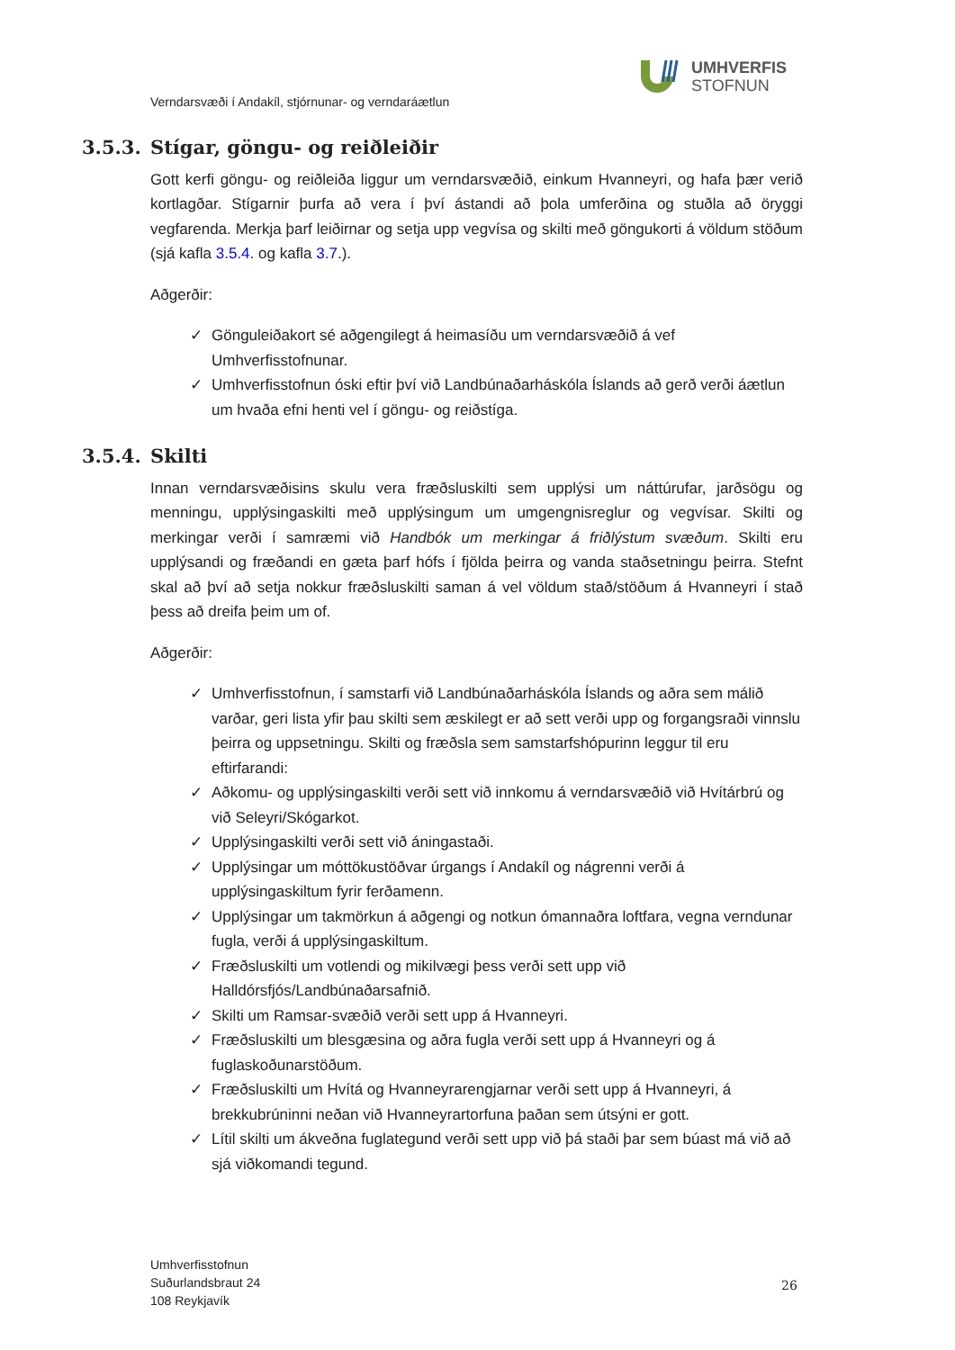UMHVERFIS
STOFNUN
Verndarsvæði í Andakíl, stjórnunar- og verndaráætlun
3.5.3. Stígar, göngu- og reiðleiðir
Gott kerfi göngu- og reiðleiða liggur um verndarsvæðið, einkum Hvanneyri, og hafa þær verið kortlagðar. Stígarnir þurfa að vera í því ástandi að þola umferðina og stuðla að öryggi vegfarenda. Merkja þarf leiðirnar og setja upp vegvísa og skilti með göngukorti á völdum stöðum (sjá kafla 3.5.4. og kafla 3.7.).
Aðgerðir:
✓ Gönguleiðakort sé aðgengilegt á heimasíðu um verndarsvæðið á vef Umhverfisstofnunar.
✓ Umhverfisstofnun óski eftir því við Landbúnaðarháskóla Íslands að gerð verði áætlun um hvaða efni henti vel í göngu- og reiðstíga.
3.5.4. Skilti
Innan verndarsvæðisins skulu vera fræðsluskilti sem upplýsi um náttúrufar, jarðsögu og menningu, upplýsingaskilti með upplýsingum um umgengnisreglur og vegvísar. Skilti og merkingar verði í samræmi við Handbók um merkingar á friðlýstum svæðum. Skilti eru upplýsandi og fræðandi en gæta þarf hófs í fjölda þeirra og vanda staðsetningu þeirra. Stefnt skal að því að setja nokkur fræðsluskilti saman á vel völdum stað/stöðum á Hvanneyri í stað þess að dreifa þeim um of.
Aðgerðir:
✓ Umhverfisstofnun, í samstarfi við Landbúnaðarháskóla Íslands og aðra sem málið varðar, geri lista yfir þau skilti sem æskilegt er að sett verði upp og forgangsraði vinnslu þeirra og uppsetningu. Skilti og fræðsla sem samstarfshópurinn leggur til eru eftirfarandi:
✓ Aðkomu- og upplýsingaskilti verði sett við innkomu á verndarsvæðið við Hvítárbrú og við Seleyri/Skógarkot.
✓ Upplýsingaskilti verði sett við áningastaði.
✓ Upplýsingar um móttökustöðvar úrgangs í Andakíl og nágrenni verði á upplýsingaskiltum fyrir ferðamenn.
✓ Upplýsingar um takmörkun á aðgengi og notkun ómannaðra loftfara, vegna verndunar fugla, verði á upplýsingaskiltum.
✓ Fræðsluskilti um votlendi og mikilvægi þess verði sett upp við Halldórsfjós/Landbúnaðarsafnið.
✓ Skilti um Ramsar-svæðið verði sett upp á Hvanneyri.
✓ Fræðsluskilti um blesgæsina og aðra fugla verði sett upp á Hvanneyri og á fuglaskoðunarstöðum.
✓ Fræðsluskilti um Hvítá og Hvanneyrarengjarnar verði sett upp á Hvanneyri, á brekkubrúninni neðan við Hvanneyrartorfuna þaðan sem útsýni er gott.
✓ Lítil skilti um ákveðna fuglategund verði sett upp við þá staði þar sem búast má við að sjá viðkomandi tegund.
Umhverfisstofnun
Suðurlandsbraut 24
108 Reykjavík
26